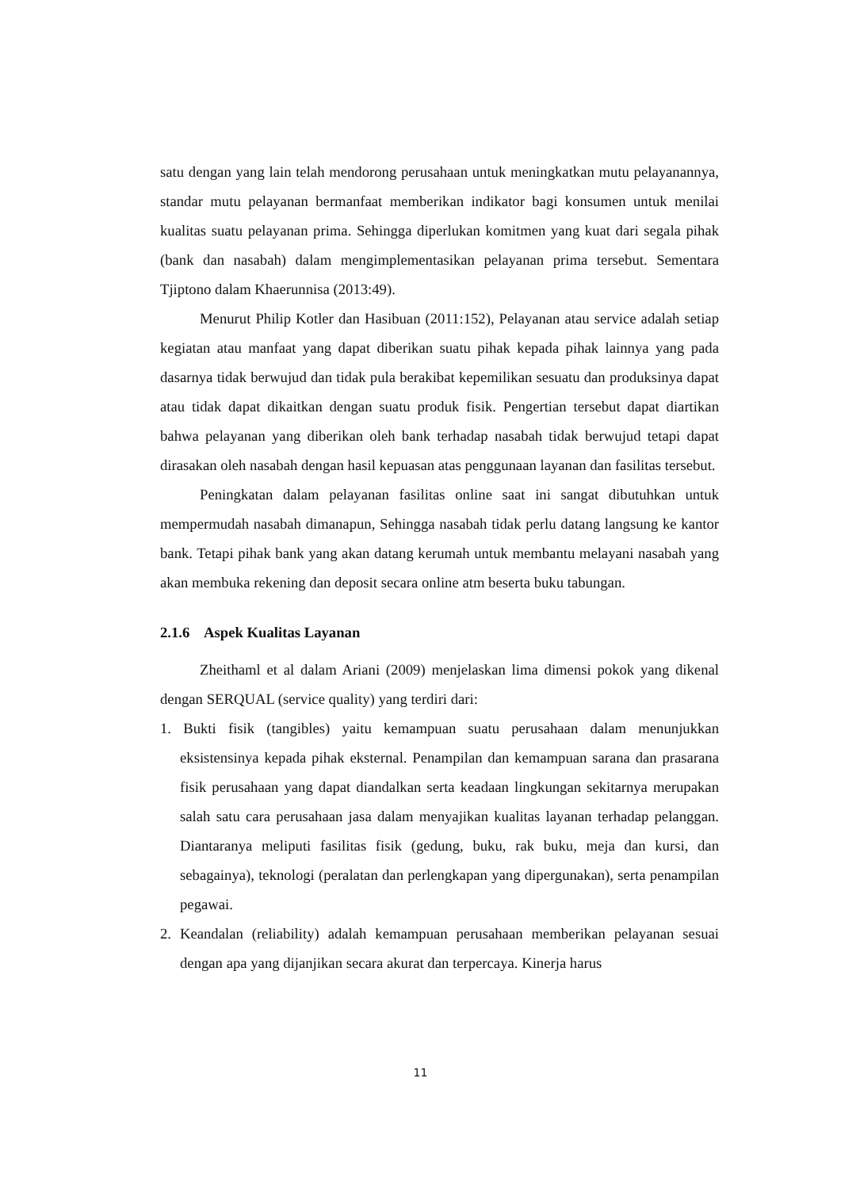satu dengan yang lain telah mendorong perusahaan untuk meningkatkan mutu pelayanannya, standar mutu pelayanan bermanfaat memberikan indikator bagi konsumen untuk menilai kualitas suatu pelayanan prima. Sehingga diperlukan komitmen yang kuat dari segala pihak (bank dan nasabah) dalam mengimplementasikan pelayanan prima tersebut. Sementara Tjiptono dalam Khaerunnisa (2013:49).
Menurut Philip Kotler dan Hasibuan (2011:152), Pelayanan atau service adalah setiap kegiatan atau manfaat yang dapat diberikan suatu pihak kepada pihak lainnya yang pada dasarnya tidak berwujud dan tidak pula berakibat kepemilikan sesuatu dan produksinya dapat atau tidak dapat dikaitkan dengan suatu produk fisik. Pengertian tersebut dapat diartikan bahwa pelayanan yang diberikan oleh bank terhadap nasabah tidak berwujud tetapi dapat dirasakan oleh nasabah dengan hasil kepuasan atas penggunaan layanan dan fasilitas tersebut.
Peningkatan dalam pelayanan fasilitas online saat ini sangat dibutuhkan untuk mempermudah nasabah dimanapun, Sehingga nasabah tidak perlu datang langsung ke kantor bank. Tetapi pihak bank yang akan datang kerumah untuk membantu melayani nasabah yang akan membuka rekening dan deposit secara online atm beserta buku tabungan.
2.1.6 Aspek Kualitas Layanan
Zheithaml et al dalam Ariani (2009) menjelaskan lima dimensi pokok yang dikenal dengan SERQUAL (service quality) yang terdiri dari:
1. Bukti fisik (tangibles) yaitu kemampuan suatu perusahaan dalam menunjukkan eksistensinya kepada pihak eksternal. Penampilan dan kemampuan sarana dan prasarana fisik perusahaan yang dapat diandalkan serta keadaan lingkungan sekitarnya merupakan salah satu cara perusahaan jasa dalam menyajikan kualitas layanan terhadap pelanggan. Diantaranya meliputi fasilitas fisik (gedung, buku, rak buku, meja dan kursi, dan sebagainya), teknologi (peralatan dan perlengkapan yang dipergunakan), serta penampilan pegawai.
2. Keandalan (reliability) adalah kemampuan perusahaan memberikan pelayanan sesuai dengan apa yang dijanjikan secara akurat dan terpercaya. Kinerja harus
11